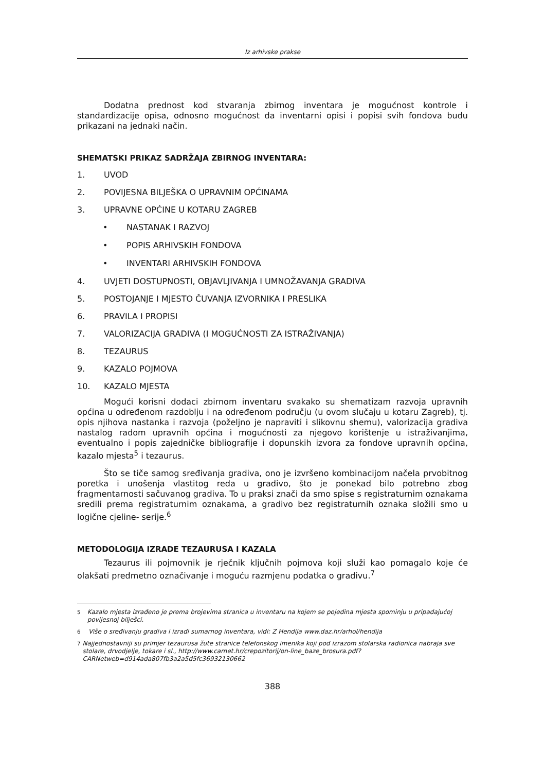Iz arhivske prakse
Dodatna prednost kod stvaranja zbirnog inventara je mogućnost kontrole i standardizacije opisa, odnosno mogućnost da inventarni opisi i popisi svih fondova budu prikazani na jednaki način.
SHEMATSKI PRIKAZ SADRŽAJA ZBIRNOG INVENTARA:
1. UVOD
2. POVIJESNA BILJEŠKA O UPRAVNIM OPĆINAMA
3. UPRAVNE OPĆINE U KOTARU ZAGREB
• NASTANAK I RAZVOJ
• POPIS ARHIVSKIH FONDOVA
• INVENTARI ARHIVSKIH FONDOVA
4. UVJETI DOSTUPNOSTI, OBJAVLJIVANJA I UMNOŽAVANJA GRADIVA
5. POSTOJANJE I MJESTO ČUVANJA IZVORNIKA I PRESLIKA
6. PRAVILA I PROPISI
7. VALORIZACIJA GRADIVA (I MOGUĆNOSTI ZA ISTRAŽIVANJA)
8. TEZAURUS
9. KAZALO POJMOVA
10. KAZALO MJESTA
Mogući korisni dodaci zbirnom inventaru svakako su shematizam razvoja upravnih općina u određenom razdoblju i na određenom području (u ovom slučaju u kotaru Zagreb), tj. opis njihova nastanka i razvoja (poželjno je napraviti i slikovnu shemu), valorizacija gradiva nastalog radom upravnih općina i mogućnosti za njegovo korištenje u istraživanjima, eventualno i popis zajedničke bibliografije i dopunskih izvora za fondove upravnih općina, kazalo mjesta<sup>5</sup> i tezaurus.
Što se tiče samog sređivanja gradiva, ono je izvršeno kombinacijom načela prvobitnog poretka i unošenja vlastitog reda u gradivo, što je ponekad bilo potrebno zbog fragmentarnosti sačuvanog gradiva. To u praksi znači da smo spise s registraturnim oznakama sredili prema registraturnim oznakama, a gradivo bez registraturnih oznaka složili smo u logične cjeline- serije.<sup>6</sup>
METODOLOGIJA IZRADE TEZAURUSA I KAZALA
Tezaurus ili pojmovnik je rječnik ključnih pojmova koji služi kao pomagalo koje će olakšati predmetno označivanje i moguću razmjenu podatka o gradivu.<sup>7</sup>
<sup>5</sup> Kazalo mjesta izrađeno je prema brojevima stranica u inventaru na kojem se pojedina mjesta spominju u pripadajućoj povijesnoj bilješci.
<sup>6</sup> Više o sređivanju gradiva i izradi sumarnog inventara, vidi: Z Hendija www.daz.hr/arhol/hendija
<sup>7</sup> Najjednostavniji su primjer tezaurusa žute stranice telefonskog imenika koji pod izrazom stolarska radionica nabraja sve stolare, drvodjelje, tokare i sl., http://www.carnet.hr/crepozitorij/on-line_baze_brosura.pdf?CARNetweb=d914ada807fb3a2a5d5fc36932130662
388